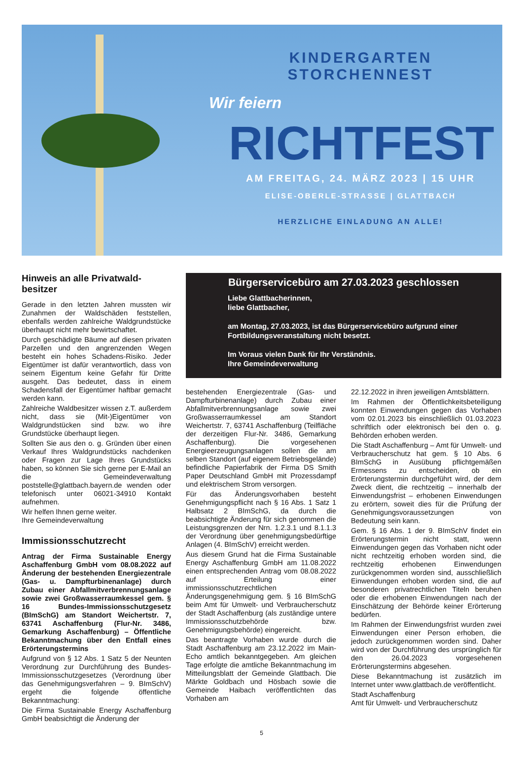KINDERGARTEN STORCHENNEST
Wir feiern
RICHTFEST
AM FREITAG, 24. MÄRZ 2023 | 15 UHR
ELISE-OBERLE-STRASSE | GLATTBACH
HERZLICHE EINLADUNG AN ALLE!
Hinweis an alle Privatwald-besitzer
Gerade in den letzten Jahren mussten wir Zunahmen der Waldschäden feststellen, ebenfalls werden zahlreiche Waldgrundstücke überhaupt nicht mehr bewirtschaftet.
Durch geschädigte Bäume auf diesen privaten Parzellen und den angrenzenden Wegen besteht ein hohes Schadens-Risiko. Jeder Eigentümer ist dafür verantwortlich, dass von seinem Eigentum keine Gefahr für Dritte ausgeht. Das bedeutet, dass in einem Schadensfall der Eigentümer haftbar gemacht werden kann.
Zahlreiche Waldbesitzer wissen z.T. außerdem nicht, dass sie (Mit-)Eigentümer von Waldgrundstücken sind bzw. wo ihre Grundstücke überhaupt liegen.
Sollten Sie aus den o. g. Gründen über einen Verkauf Ihres Waldgrundstücks nachdenken oder Fragen zur Lage Ihres Grundstücks haben, so können Sie sich gerne per E-Mail an die Gemeindeverwaltung poststelle@glattbach.bayern.de wenden oder telefonisch unter 06021-34910 Kontakt aufnehmen.
Wir helfen Ihnen gerne weiter.
Ihre Gemeindeverwaltung
Immissionsschutzrecht
Antrag der Firma Sustainable Energy Aschaffenburg GmbH vom 08.08.2022 auf Änderung der bestehenden Energiezentrale (Gas- u. Dampfturbinenanlage) durch Zubau einer Abfallmitverbrennungsanlage sowie zwei Großwasserraumkessel gem. § 16 Bundes-Immissionsschutzgesetz (BImSchG) am Standort Weichertstr. 7, 63741 Aschaffenburg (Flur-Nr. 3486, Gemarkung Aschaffenburg) – Öffentliche Bekanntmachung über den Entfall eines Erörterungstermins
Aufgrund von § 12 Abs. 1 Satz 5 der Neunten Verordnung zur Durchführung des Bundes-Immissionsschutzgesetzes (Verordnung über das Genehmigungsverfahren – 9. BImSchV) ergeht die folgende öffentliche Bekanntmachung:
Die Firma Sustainable Energy Aschaffenburg GmbH beabsichtigt die Änderung der
Bürgerservicebüro am 27.03.2023 geschlossen
Liebe Glattbacherinnen,
liebe Glattbacher,
am Montag, 27.03.2023, ist das Bürgerservicebüro aufgrund einer Fortbildungsveranstaltung nicht besetzt.
Im Voraus vielen Dank für Ihr Verständnis.
Ihre Gemeindeverwaltung
bestehenden Energiezentrale (Gas- und Dampfturbinenanlage) durch Zubau einer Abfallmitverbrennungsanlage sowie zwei Großwasserraumkessel am Standort Weichertstr. 7, 63741 Aschaffenburg (Teilfläche der derzeitigen Flur-Nr. 3486, Gemarkung Aschaffenburg). Die vorgesehenen Energieerzeugungsanlagen sollen die am selben Standort (auf eigenem Betriebsgelände) befindliche Papierfabrik der Firma DS Smith Paper Deutschland GmbH mit Prozessdampf und elektrischem Strom versorgen.
Für das Änderungsvorhaben besteht Genehmigungspflicht nach § 16 Abs. 1 Satz 1 Halbsatz 2 BImSchG, da durch die beabsichtigte Änderung für sich genommen die Leistungsgrenzen der Nrn. 1.2.3.1 und 8.1.1.3 der Verordnung über genehmigungsbedürftige Anlagen (4. BImSchV) erreicht werden.
Aus diesem Grund hat die Firma Sustainable Energy Aschaffenburg GmbH am 11.08.2022 einen entsprechenden Antrag vom 08.08.2022 auf Erteilung einer immissionsschutzrechtlichen Änderungsgenehmigung gem. § 16 BImSchG beim Amt für Umwelt- und Verbraucherschutz der Stadt Aschaffenburg (als zuständige untere Immissionsschutzbehörde bzw. Genehmigungsbehörde) eingereicht.
Das beantragte Vorhaben wurde durch die Stadt Aschaffenburg am 23.12.2022 im Main-Echo amtlich bekanntgegeben. Am gleichen Tage erfolgte die amtliche Bekanntmachung im Mitteilungsblatt der Gemeinde Glattbach. Die Märkte Goldbach und Hösbach sowie die Gemeinde Haibach veröffentlichten das Vorhaben am
22.12.2022 in ihren jeweiligen Amtsblättern.
Im Rahmen der Öffentlichkeitsbeteiligung konnten Einwendungen gegen das Vorhaben vom 02.01.2023 bis einschließlich 01.03.2023 schriftlich oder elektronisch bei den o. g. Behörden erhoben werden.
Die Stadt Aschaffenburg – Amt für Umwelt- und Verbraucherschutz hat gem. § 10 Abs. 6 BImSchG in Ausübung pflichtgemäßen Ermessens zu entscheiden, ob ein Erörterungstermin durchgeführt wird, der dem Zweck dient, die rechtzeitig – innerhalb der Einwendungsfrist – erhobenen Einwendungen zu erörtern, soweit dies für die Prüfung der Genehmigungsvoraussetzungen von Bedeutung sein kann.
Gem. § 16 Abs. 1 der 9. BImSchV findet ein Erörterungstermin nicht statt, wenn Einwendungen gegen das Vorhaben nicht oder nicht rechtzeitig erhoben worden sind, die rechtzeitig erhobenen Einwendungen zurückgenommen worden sind, ausschließlich Einwendungen erhoben worden sind, die auf besonderen privatrechtlichen Titeln beruhen oder die erhobenen Einwendungen nach der Einschätzung der Behörde keiner Erörterung bedürfen.
Im Rahmen der Einwendungsfrist wurden zwei Einwendungen einer Person erhoben, die jedoch zurückgenommen worden sind. Daher wird von der Durchführung des ursprünglich für den 26.04.2023 vorgesehenen Erörterungstermins abgesehen.
Diese Bekanntmachung ist zusätzlich im Internet unter www.glattbach.de veröffentlicht.
Stadt Aschaffenburg
Amt für Umwelt- und Verbraucherschutz
5